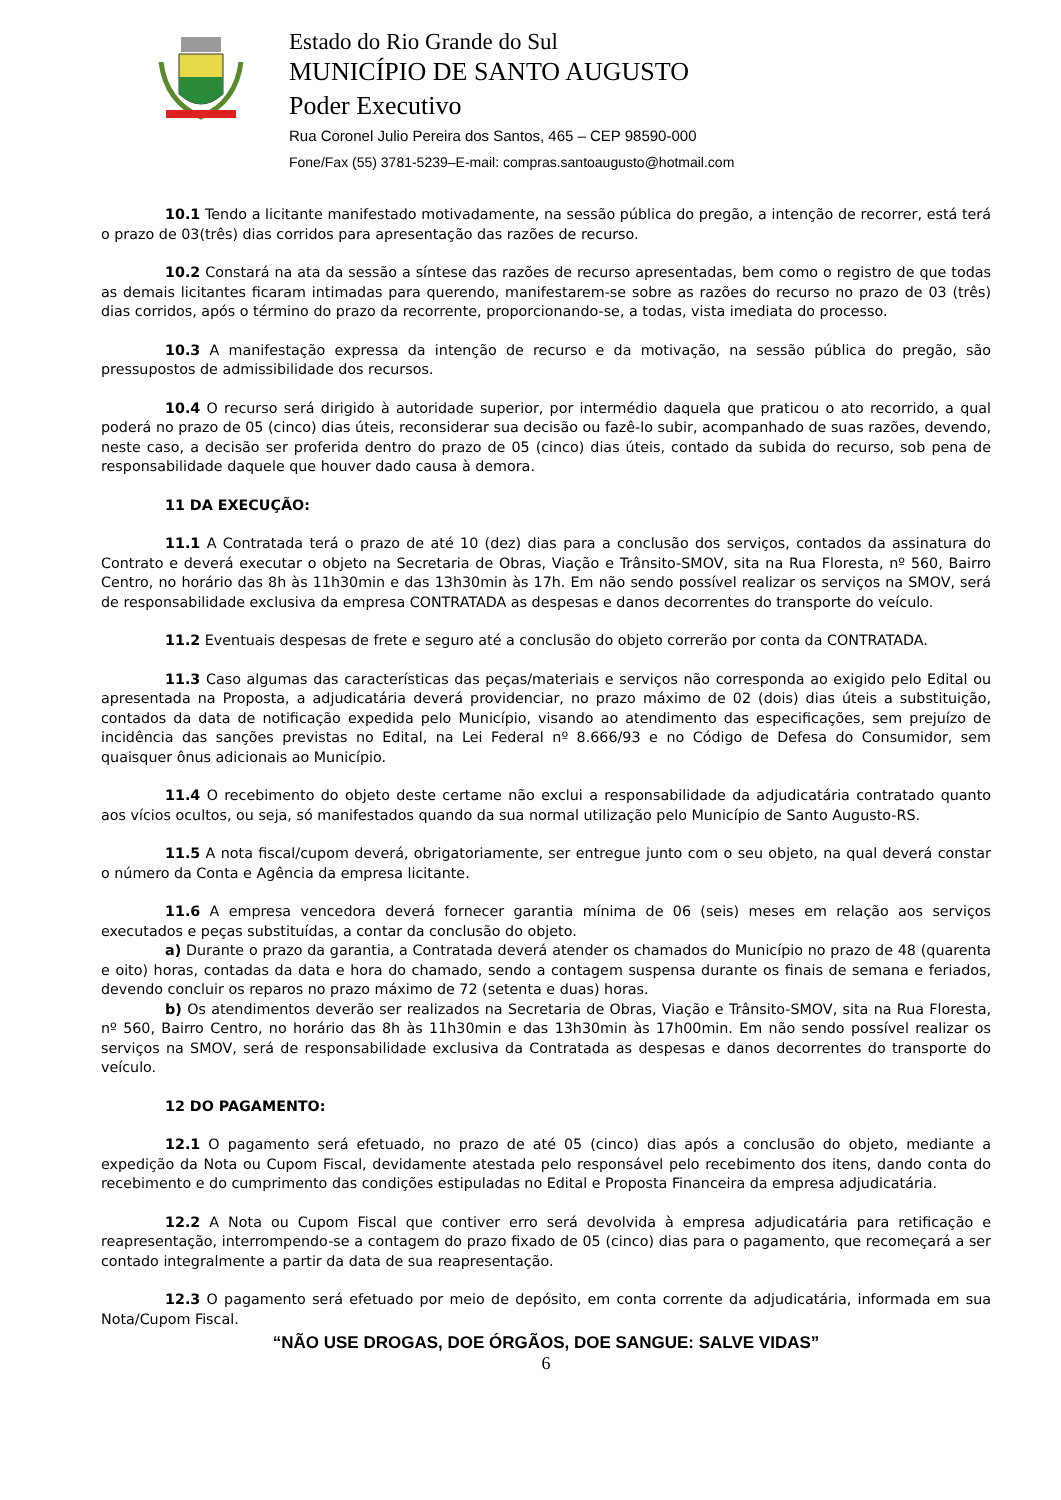Estado do Rio Grande do Sul
MUNICÍPIO DE SANTO AUGUSTO
Poder Executivo
Rua Coronel Julio Pereira dos Santos, 465 – CEP 98590-000
Fone/Fax (55) 3781-5239–E-mail: compras.santoaugusto@hotmail.com
10.1 Tendo a licitante manifestado motivadamente, na sessão pública do pregão, a intenção de recorrer, está terá o prazo de 03(três) dias corridos para apresentação das razões de recurso.
10.2 Constará na ata da sessão a síntese das razões de recurso apresentadas, bem como o registro de que todas as demais licitantes ficaram intimadas para querendo, manifestarem-se sobre as razões do recurso no prazo de 03 (três) dias corridos, após o término do prazo da recorrente, proporcionando-se, a todas, vista imediata do processo.
10.3 A manifestação expressa da intenção de recurso e da motivação, na sessão pública do pregão, são pressupostos de admissibilidade dos recursos.
10.4 O recurso será dirigido à autoridade superior, por intermédio daquela que praticou o ato recorrido, a qual poderá no prazo de 05 (cinco) dias úteis, reconsiderar sua decisão ou fazê-lo subir, acompanhado de suas razões, devendo, neste caso, a decisão ser proferida dentro do prazo de 05 (cinco) dias úteis, contado da subida do recurso, sob pena de responsabilidade daquele que houver dado causa à demora.
11 DA EXECUÇÃO:
11.1 A Contratada terá o prazo de até 10 (dez) dias para a conclusão dos serviços, contados da assinatura do Contrato e deverá executar o objeto na Secretaria de Obras, Viação e Trânsito-SMOV, sita na Rua Floresta, nº 560, Bairro Centro, no horário das 8h às 11h30min e das 13h30min às 17h. Em não sendo possível realizar os serviços na SMOV, será de responsabilidade exclusiva da empresa CONTRATADA as despesas e danos decorrentes do transporte do veículo.
11.2 Eventuais despesas de frete e seguro até a conclusão do objeto correrão por conta da CONTRATADA.
11.3 Caso algumas das características das peças/materiais e serviços não corresponda ao exigido pelo Edital ou apresentada na Proposta, a adjudicatária deverá providenciar, no prazo máximo de 02 (dois) dias úteis a substituição, contados da data de notificação expedida pelo Município, visando ao atendimento das especificações, sem prejuízo de incidência das sanções previstas no Edital, na Lei Federal nº 8.666/93 e no Código de Defesa do Consumidor, sem quaisquer ônus adicionais ao Município.
11.4 O recebimento do objeto deste certame não exclui a responsabilidade da adjudicatária contratado quanto aos vícios ocultos, ou seja, só manifestados quando da sua normal utilização pelo Município de Santo Augusto-RS.
11.5 A nota fiscal/cupom deverá, obrigatoriamente, ser entregue junto com o seu objeto, na qual deverá constar o número da Conta e Agência da empresa licitante.
11.6 A empresa vencedora deverá fornecer garantia mínima de 06 (seis) meses em relação aos serviços executados e peças substituídas, a contar da conclusão do objeto.
a) Durante o prazo da garantia, a Contratada deverá atender os chamados do Município no prazo de 48 (quarenta e oito) horas, contadas da data e hora do chamado, sendo a contagem suspensa durante os finais de semana e feriados, devendo concluir os reparos no prazo máximo de 72 (setenta e duas) horas.
b) Os atendimentos deverão ser realizados na Secretaria de Obras, Viação e Trânsito-SMOV, sita na Rua Floresta, nº 560, Bairro Centro, no horário das 8h às 11h30min e das 13h30min às 17h00min. Em não sendo possível realizar os serviços na SMOV, será de responsabilidade exclusiva da Contratada as despesas e danos decorrentes do transporte do veículo.
12 DO PAGAMENTO:
12.1 O pagamento será efetuado, no prazo de até 05 (cinco) dias após a conclusão do objeto, mediante a expedição da Nota ou Cupom Fiscal, devidamente atestada pelo responsável pelo recebimento dos itens, dando conta do recebimento e do cumprimento das condições estipuladas no Edital e Proposta Financeira da empresa adjudicatária.
12.2 A Nota ou Cupom Fiscal que contiver erro será devolvida à empresa adjudicatária para retificação e reapresentação, interrompendo-se a contagem do prazo fixado de 05 (cinco) dias para o pagamento, que recomeçará a ser contado integralmente a partir da data de sua reapresentação.
12.3 O pagamento será efetuado por meio de depósito, em conta corrente da adjudicatária, informada em sua Nota/Cupom Fiscal.
“NÃO USE DROGAS, DOE ÓRGÃOS, DOE SANGUE: SALVE VIDAS”
6